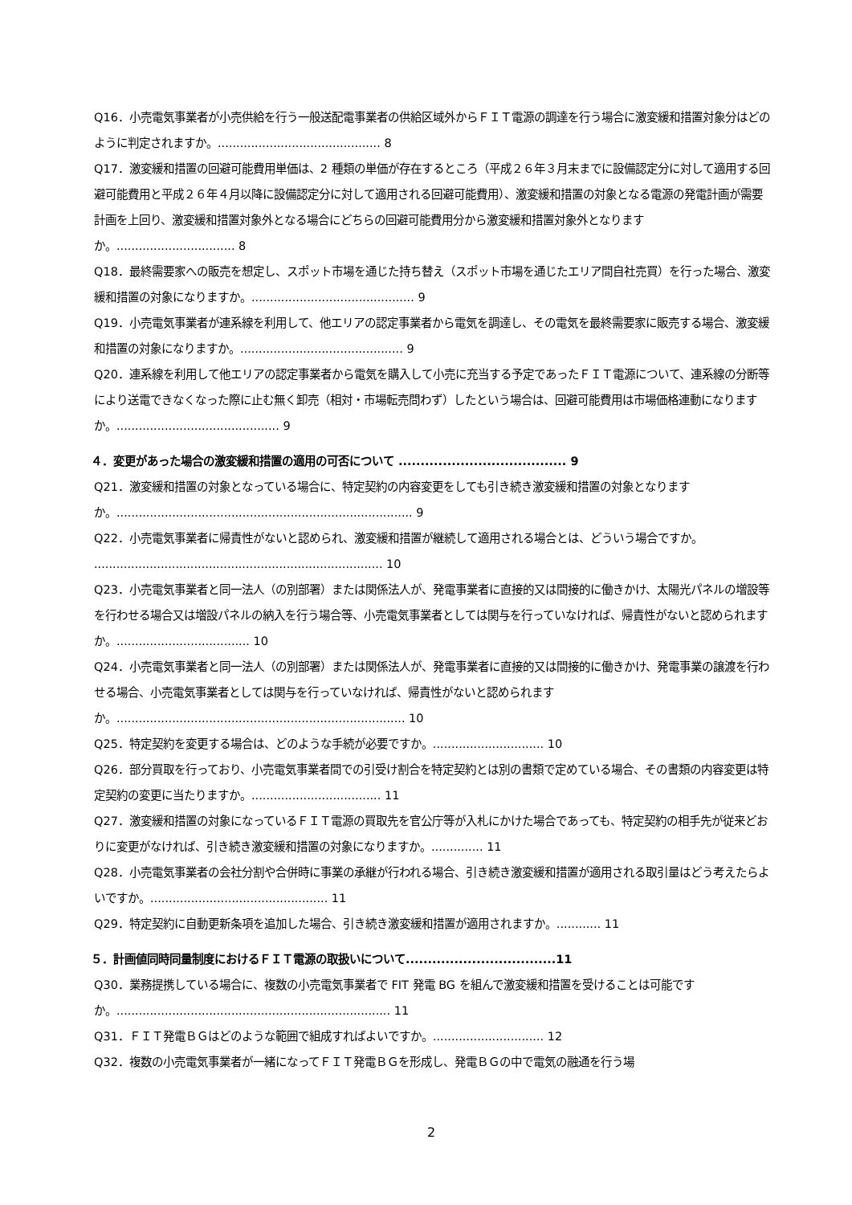Q16．小売電気事業者が小売供給を行う一般送配電事業者の供給区域外からＦＩＴ電源の調達を行う場合に激変緩和措置対象分はどのように判定されますか。............................................ 8
Q17．激変緩和措置の回避可能費用単価は、2 種類の単価が存在するところ（平成２６年３月末までに設備認定分に対して適用する回避可能費用と平成２６年４月以降に設備認定分に対して適用される回避可能費用）、激変緩和措置の対象となる電源の発電計画が需要計画を上回り、激変緩和措置対象外となる場合にどちらの回避可能費用分から激変緩和措置対象外となりますか。................................ 8
Q18．最終需要家への販売を想定し、スポット市場を通じた持ち替え（スポット市場を通じたエリア間自社売買）を行った場合、激変緩和措置の対象になりますか。............................................ 9
Q19．小売電気事業者が連系線を利用して、他エリアの認定事業者から電気を調達し、その電気を最終需要家に販売する場合、激変緩和措置の対象になりますか。............................................ 9
Q20．連系線を利用して他エリアの認定事業者から電気を購入して小売に充当する予定であったＦＩＴ電源について、連系線の分断等により送電できなくなった際に止む無く卸売（相対・市場転売問わず）したという場合は、回避可能費用は市場価格連動になりますか。............................................ 9
４．変更があった場合の激変緩和措置の適用の可否について ...................................... 9
Q21．激変緩和措置の対象となっている場合に、特定契約の内容変更をしても引き続き激変緩和措置の対象となりますか。................................................................................ 9
Q22．小売電気事業者に帰責性がないと認められ、激変緩和措置が継続して適用される場合とは、どういう場合ですか。 .............................................................................. 10
Q23．小売電気事業者と同一法人（の別部署）または関係法人が、発電事業者に直接的又は間接的に働きかけ、太陽光パネルの増設等を行わせる場合又は増設パネルの納入を行う場合等、小売電気事業者としては関与を行っていなければ、帰責性がないと認められますか。.................................... 10
Q24．小売電気事業者と同一法人（の別部署）または関係法人が、発電事業者に直接的又は間接的に働きかけ、発電事業の譲渡を行わせる場合、小売電気事業者としては関与を行っていなければ、帰責性がないと認められますか。.............................................................................. 10
Q25．特定契約を変更する場合は、どのような手続が必要ですか。.............................. 10
Q26．部分買取を行っており、小売電気事業者間での引受け割合を特定契約とは別の書類で定めている場合、その書類の内容変更は特定契約の変更に当たりますか。................................... 11
Q27．激変緩和措置の対象になっているＦＩＴ電源の買取先を官公庁等が入札にかけた場合であっても、特定契約の相手先が従来どおりに変更がなければ、引き続き激変緩和措置の対象になりますか。.............. 11
Q28．小売電気事業者の会社分割や合併時に事業の承継が行われる場合、引き続き激変緩和措置が適用される取引量はどう考えたらよいですか。................................................ 11
Q29．特定契約に自動更新条項を追加した場合、引き続き激変緩和措置が適用されますか。............ 11
５．計画値同時同量制度におけるＦＩＴ電源の取扱いについて..................................11
Q30．業務提携している場合に、複数の小売電気事業者で FIT 発電 BG を組んで激変緩和措置を受けることは可能ですか。.......................................................................... 11
Q31．ＦＩＴ発電ＢＧはどのような範囲で組成すればよいですか。.............................. 12
Q32．複数の小売電気事業者が一緒になってＦＩＴ発電ＢＧを形成し、発電ＢＧの中で電気の融通を行う場
2